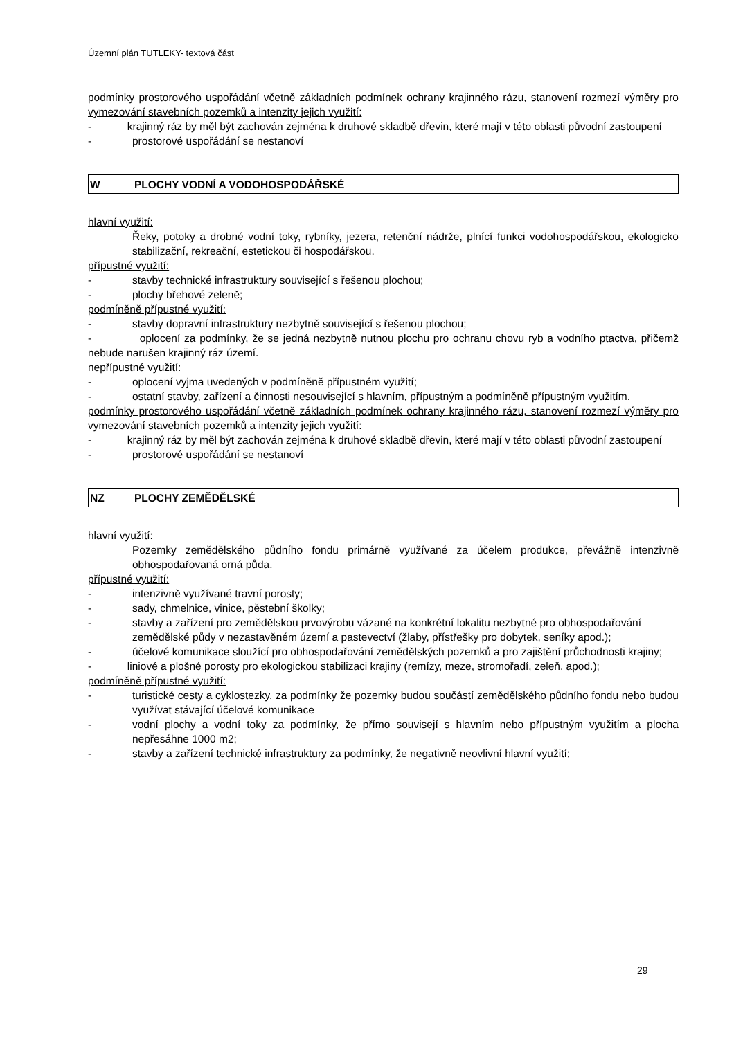Územní plán TUTLEKY- textová část
podmínky prostorového uspořádání včetně základních podmínek ochrany krajinného rázu, stanovení rozmezí výměry pro vymezování stavebních pozemků a intenzity jejich využití:
- krajinný ráz by měl být zachován zejména k druhové skladbě dřevin, které mají v této oblasti původní zastoupení
- prostorové uspořádání se nestanoví
W PLOCHY VODNÍ A VODOHOSPODÁŘSKÉ
hlavní využití:
Řeky, potoky a drobné vodní toky, rybníky, jezera, retenční nádrže, plnící funkci vodohospodářskou, ekologicko stabilizační, rekreační, estetickou či hospodářskou.
přípustné využití:
- stavby technické infrastruktury související s řešenou plochou;
- plochy břehové zeleně;
podmíněně přípustné využití:
- stavby dopravní infrastruktury nezbytně související s řešenou plochou;
- oplocení za podmínky, že se jedná nezbytně nutnou plochu pro ochranu chovu ryb a vodního ptactva, přičemž nebude narušen krajinný ráz území.
nepřípustné využití:
- oplocení vyjma uvedených v podmíněně přípustném využití;
- ostatní stavby, zařízení a činnosti nesouvisející s hlavním, přípustným a podmíněně přípustným využitím.
podmínky prostorového uspořádání včetně základních podmínek ochrany krajinného rázu, stanovení rozmezí výměry pro vymezování stavebních pozemků a intenzity jejich využití:
- krajinný ráz by měl být zachován zejména k druhové skladbě dřevin, které mají v této oblasti původní zastoupení
- prostorové uspořádání se nestanoví
NZ PLOCHY ZEMĚDĚLSKÉ
hlavní využití:
Pozemky zemědělského půdního fondu primárně využívané za účelem produkce, převážně intenzivně obhospodařovaná orná půda.
přípustné využití:
- intenzivně využívané travní porosty;
- sady, chmelnice, vinice, pěstební školky;
- stavby a zařízení pro zemědělskou prvovýrobu vázané na konkrétní lokalitu nezbytné pro obhospodařování zemědělské půdy v nezastavěném území a pastevectví (žlaby, přístřešky pro dobytek, seníky apod.);
- účelové komunikace sloužící pro obhospodařování zemědělských pozemků a pro zajištění průchodnosti krajiny;
- liniové a plošné porosty pro ekologickou stabilizaci krajiny (remízy, meze, stromořadí, zeleň, apod.);
podmíněně přípustné využití:
- turistické cesty a cyklostezky, za podmínky že pozemky budou součástí zemědělského půdního fondu nebo budou využívat stávající účelové komunikace
- vodní plochy a vodní toky za podmínky, že přímo souvisejí s hlavním nebo přípustným využitím a plocha nepřesáhne 1000 m2;
- stavby a zařízení technické infrastruktury za podmínky, že negativně neovlivní hlavní využití;
29